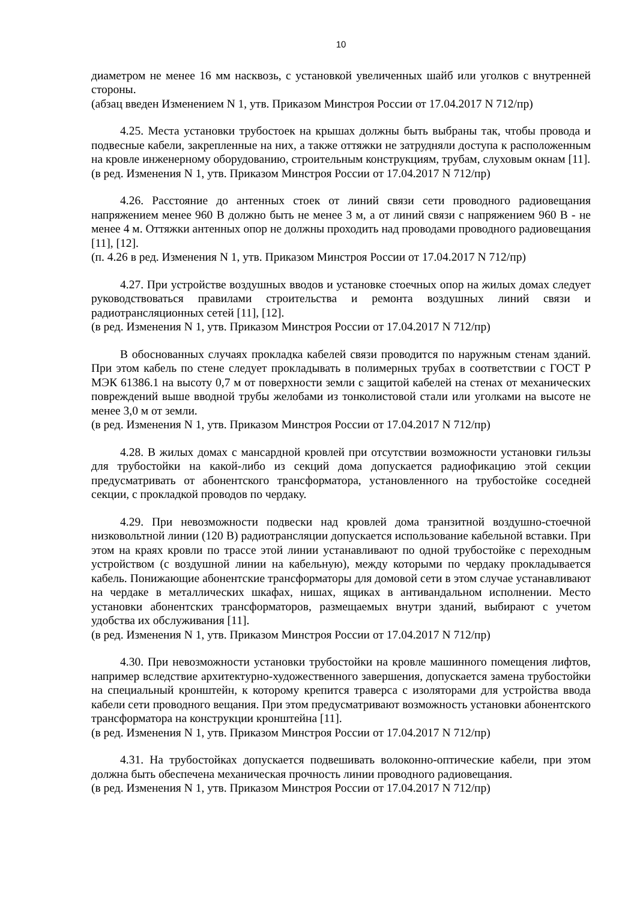10
диаметром не менее 16 мм насквозь, с установкой увеличенных шайб или уголков с внутренней стороны.
(абзац введен Изменением N 1, утв. Приказом Минстроя России от 17.04.2017 N 712/пр)
4.25. Места установки трубостоек на крышах должны быть выбраны так, чтобы провода и подвесные кабели, закрепленные на них, а также оттяжки не затрудняли доступа к расположенным на кровле инженерному оборудованию, строительным конструкциям, трубам, слуховым окнам [11].
(в ред. Изменения N 1, утв. Приказом Минстроя России от 17.04.2017 N 712/пр)
4.26. Расстояние до антенных стоек от линий связи сети проводного радиовещания напряжением менее 960 В должно быть не менее 3 м, а от линий связи с напряжением 960 В - не менее 4 м. Оттяжки антенных опор не должны проходить над проводами проводного радиовещания [11], [12].
(п. 4.26 в ред. Изменения N 1, утв. Приказом Минстроя России от 17.04.2017 N 712/пр)
4.27. При устройстве воздушных вводов и установке стоечных опор на жилых домах следует руководствоваться правилами строительства и ремонта воздушных линий связи и радиотрансляционных сетей [11], [12].
(в ред. Изменения N 1, утв. Приказом Минстроя России от 17.04.2017 N 712/пр)
В обоснованных случаях прокладка кабелей связи проводится по наружным стенам зданий. При этом кабель по стене следует прокладывать в полимерных трубах в соответствии с ГОСТ Р МЭК 61386.1 на высоту 0,7 м от поверхности земли с защитой кабелей на стенах от механических повреждений выше вводной трубы желобами из тонколистовой стали или уголками на высоте не менее 3,0 м от земли.
(в ред. Изменения N 1, утв. Приказом Минстроя России от 17.04.2017 N 712/пр)
4.28. В жилых домах с мансардной кровлей при отсутствии возможности установки гильзы для трубостойки на какой-либо из секций дома допускается радиофикацию этой секции предусматривать от абонентского трансформатора, установленного на трубостойке соседней секции, с прокладкой проводов по чердаку.
4.29. При невозможности подвески над кровлей дома транзитной воздушно-стоечной низковольтной линии (120 В) радиотрансляции допускается использование кабельной вставки. При этом на краях кровли по трассе этой линии устанавливают по одной трубостойке с переходным устройством (с воздушной линии на кабельную), между которыми по чердаку прокладывается кабель. Понижающие абонентские трансформаторы для домовой сети в этом случае устанавливают на чердаке в металлических шкафах, нишах, ящиках в антивандальном исполнении. Место установки абонентских трансформаторов, размещаемых внутри зданий, выбирают с учетом удобства их обслуживания [11].
(в ред. Изменения N 1, утв. Приказом Минстроя России от 17.04.2017 N 712/пр)
4.30. При невозможности установки трубостойки на кровле машинного помещения лифтов, например вследствие архитектурно-художественного завершения, допускается замена трубостойки на специальный кронштейн, к которому крепится траверса с изоляторами для устройства ввода кабели сети проводного вещания. При этом предусматривают возможность установки абонентского трансформатора на конструкции кронштейна [11].
(в ред. Изменения N 1, утв. Приказом Минстроя России от 17.04.2017 N 712/пр)
4.31. На трубостойках допускается подвешивать волоконно-оптические кабели, при этом должна быть обеспечена механическая прочность линии проводного радиовещания.
(в ред. Изменения N 1, утв. Приказом Минстроя России от 17.04.2017 N 712/пр)